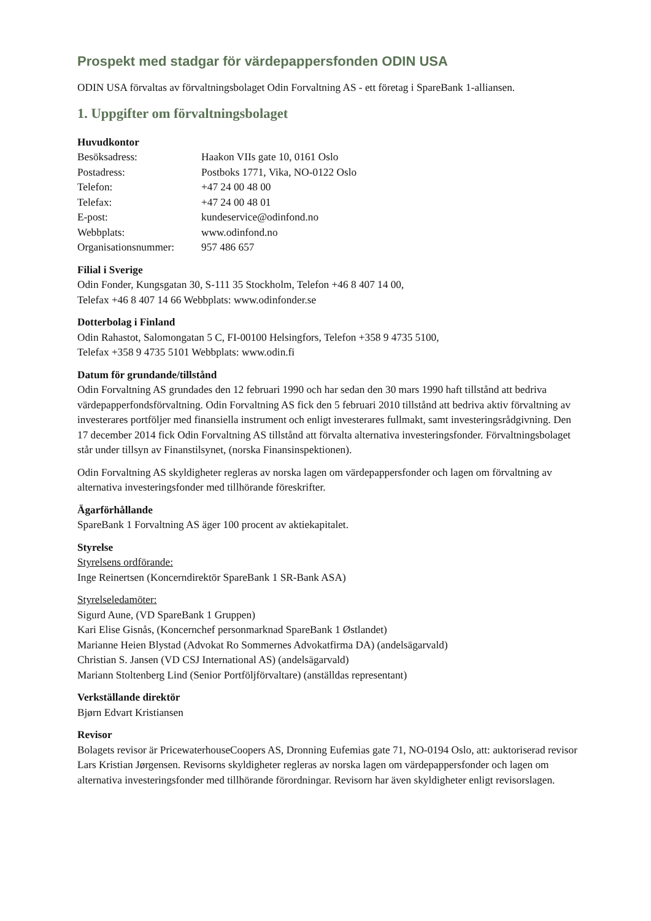Prospekt med stadgar för värdepappersfonden ODIN USA
ODIN USA förvaltas av förvaltningsbolaget Odin Forvaltning AS - ett företag i SpareBank 1-alliansen.
1. Uppgifter om förvaltningsbolaget
Huvudkontor
| Besöksadress: | Haakon VIIs gate 10, 0161 Oslo |
| Postadress: | Postboks 1771, Vika, NO-0122 Oslo |
| Telefon: | +47 24 00 48 00 |
| Telefax: | +47 24 00 48 01 |
| E-post: | kundeservice@odinfond.no |
| Webbplats: | www.odinfond.no |
| Organisationsnummer: | 957 486 657 |
Filial i Sverige
Odin Fonder, Kungsgatan 30, S-111 35 Stockholm, Telefon +46 8 407 14 00,
Telefax +46 8 407 14 66 Webbplats: www.odinfonder.se
Dotterbolag i Finland
Odin Rahastot, Salomongatan 5 C, FI-00100 Helsingfors, Telefon +358 9 4735 5100,
Telefax +358 9 4735 5101 Webbplats: www.odin.fi
Datum för grundande/tillstånd
Odin Forvaltning AS grundades den 12 februari 1990 och har sedan den 30 mars 1990 haft tillstånd att bedriva värdepapperfondsförvaltning. Odin Forvaltning AS fick den 5 februari 2010 tillstånd att bedriva aktiv förvaltning av investerares portföljer med finansiella instrument och enligt investerares fullmakt, samt investeringsrådgivning. Den 17 december 2014 fick Odin Forvaltning AS tillstånd att förvalta alternativa investeringsfonder. Förvaltningsbolaget står under tillsyn av Finanstilsynet, (norska Finansinspektionen).
Odin Forvaltning AS skyldigheter regleras av norska lagen om värdepappersfonder och lagen om förvaltning av alternativa investeringsfonder med tillhörande föreskrifter.
Ägarförhållande
SpareBank 1 Forvaltning AS äger 100 procent av aktiekapitalet.
Styrelse
Styrelsens ordförande:
Inge Reinertsen (Koncerndirektör SpareBank 1 SR-Bank ASA)
Styrelseledamöter:
Sigurd Aune, (VD SpareBank 1 Gruppen)
Kari Elise Gisnås, (Koncernchef personmarknad SpareBank 1 Østlandet)
Marianne Heien Blystad (Advokat Ro Sommernes Advokatfirma DA) (andelsägarvald)
Christian S. Jansen (VD CSJ International AS) (andelsägarvald)
Mariann Stoltenberg Lind (Senior Portföljförvaltare) (anställdas representant)
Verkställande direktör
Bjørn Edvart Kristiansen
Revisor
Bolagets revisor är PricewaterhouseCoopers AS, Dronning Eufemias gate 71, NO-0194 Oslo, att: auktoriserad revisor Lars Kristian Jørgensen. Revisorns skyldigheter regleras av norska lagen om värdepappersfonder och lagen om alternativa investeringsfonder med tillhörande förordningar. Revisorn har även skyldigheter enligt revisorslagen.